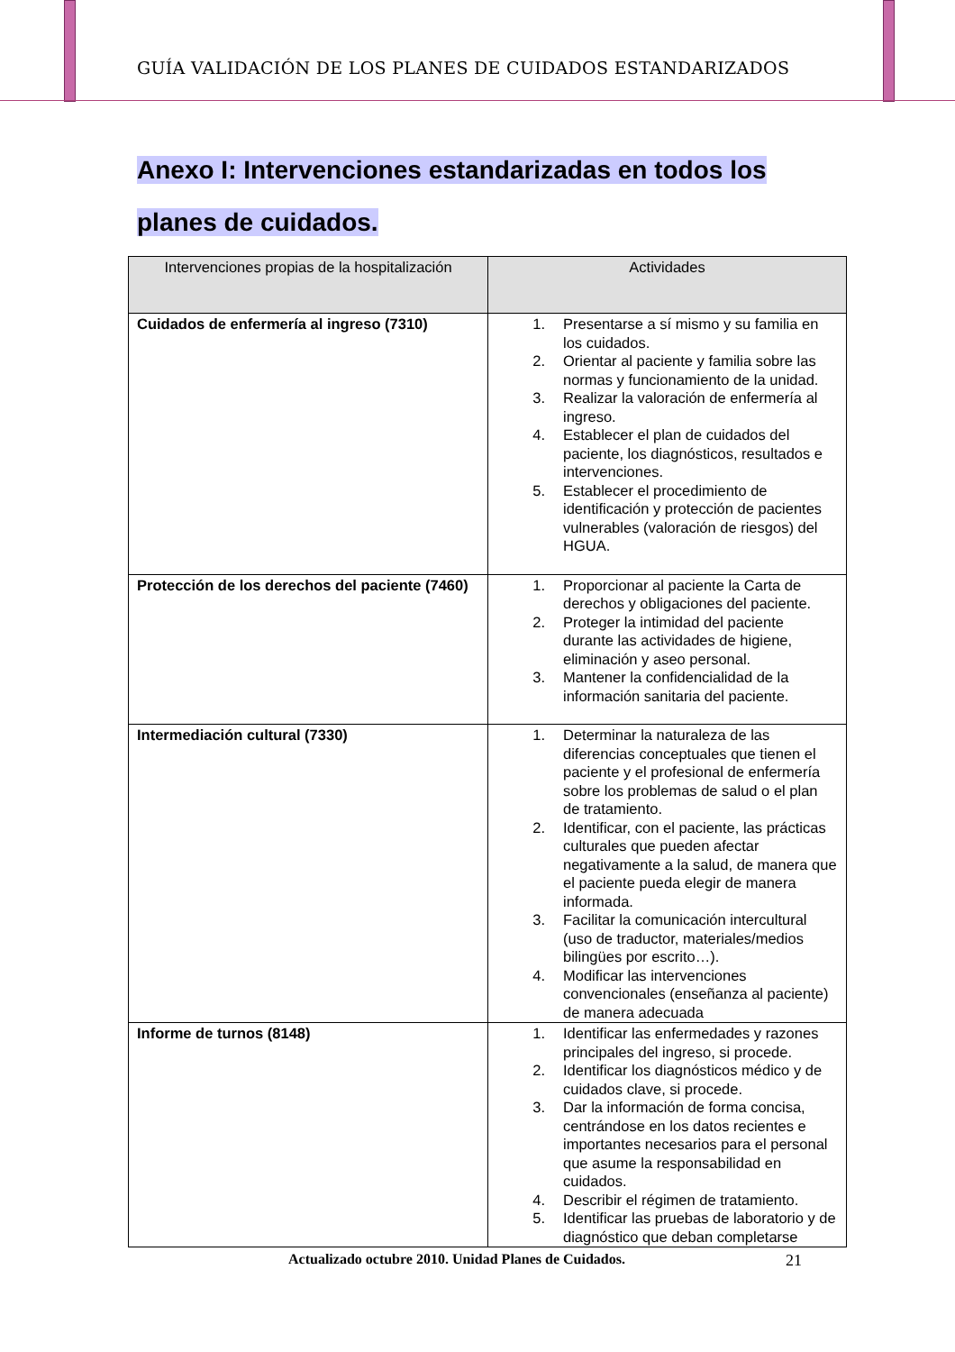GUÍA VALIDACIÓN DE LOS PLANES DE CUIDADOS ESTANDARIZADOS
Anexo I: Intervenciones estandarizadas en todos los
planes de cuidados.
| Intervenciones propias de la hospitalización | Actividades |
| --- | --- |
| Cuidados de enfermería al ingreso (7310) | 1. Presentarse a sí mismo y su familia en los cuidados. 2. Orientar al paciente y familia sobre las normas y funcionamiento de la unidad. 3. Realizar la valoración de enfermería al ingreso. 4. Establecer el plan de cuidados del paciente, los diagnósticos, resultados e intervenciones. 5. Establecer el procedimiento de identificación y protección de pacientes vulnerables (valoración de riesgos) del HGUA. |
| Protección de los derechos del paciente (7460) | 1. Proporcionar al paciente la Carta de derechos y obligaciones del paciente. 2. Proteger la intimidad del paciente durante las actividades de higiene, eliminación y aseo personal. 3. Mantener la confidencialidad de la información sanitaria del paciente. |
| Intermediación cultural (7330) | 1. Determinar la naturaleza de las diferencias conceptuales que tienen el paciente y el profesional de enfermería sobre los problemas de salud o el plan de tratamiento. 2. Identificar, con el paciente, las prácticas culturales que pueden afectar negativamente a la salud, de manera que el paciente pueda elegir de manera informada. 3. Facilitar la comunicación intercultural (uso de traductor, materiales/medios bilingües por escrito…). 4. Modificar las intervenciones convencionales (enseñanza al paciente) de manera adecuada |
| Informe de turnos (8148) | 1. Identificar las enfermedades y razones principales del ingreso, si procede. 2. Identificar los diagnósticos médico y de cuidados clave, si procede. 3. Dar la información de forma concisa, centrándose en los datos recientes e importantes necesarios para el personal que asume la responsabilidad en cuidados. 4. Describir el régimen de tratamiento. 5. Identificar las pruebas de laboratorio y de diagnóstico que deban completarse |
Actualizado octubre 2010. Unidad Planes de Cuidados. 21